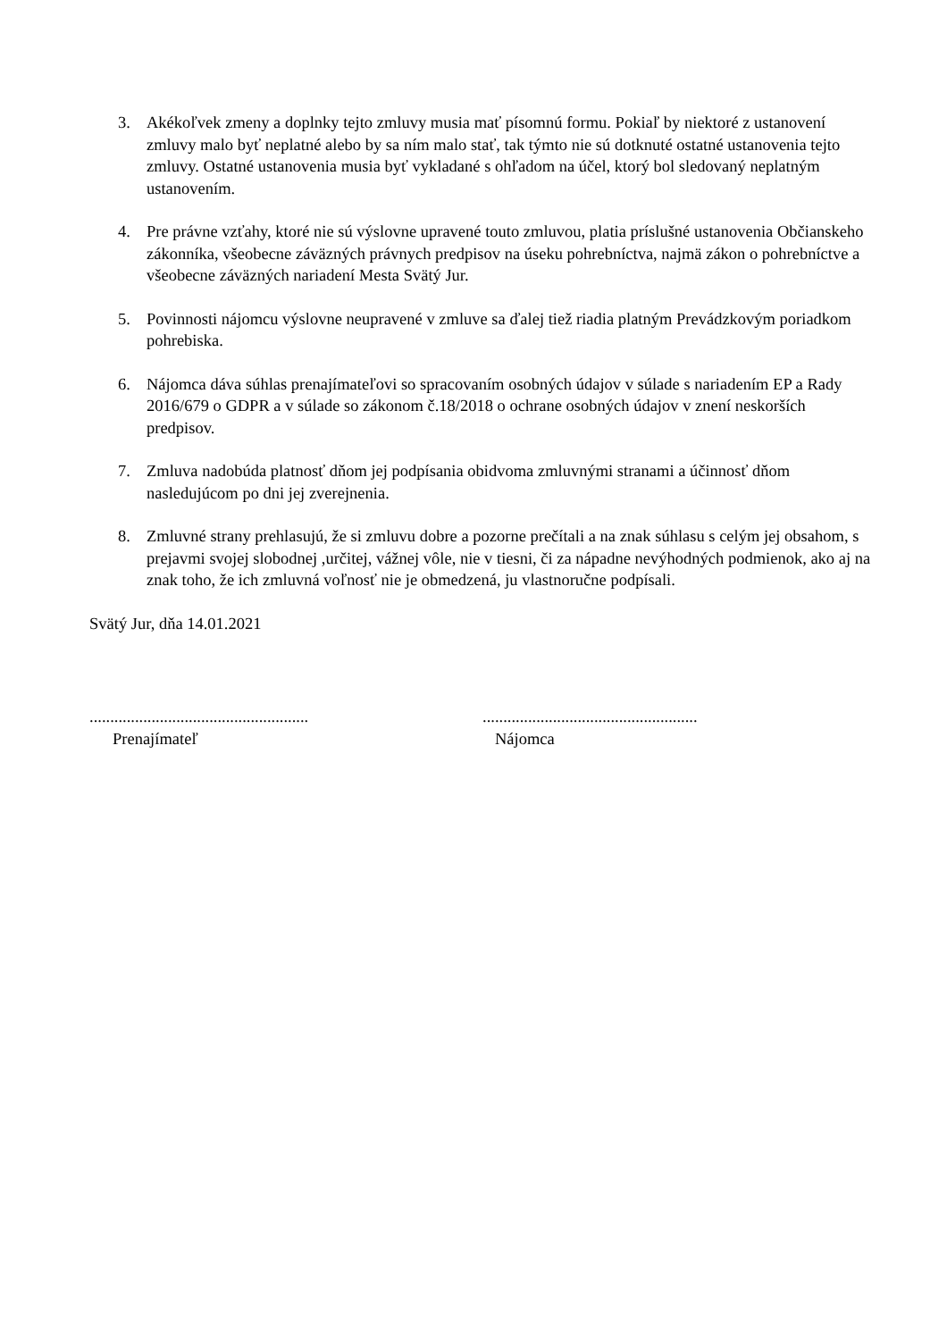3. Akékoľvek zmeny a doplnky tejto zmluvy musia mať písomnú formu. Pokiaľ by niektoré z ustanovení zmluvy malo byť neplatné alebo by sa ním malo stať, tak týmto nie sú dotknuté ostatné ustanovenia tejto zmluvy. Ostatné ustanovenia musia byť vykladané s ohľadom na účel, ktorý bol sledovaný neplatným ustanovením.
4. Pre právne vzťahy, ktoré nie sú výslovne upravené touto zmluvou, platia príslušné ustanovenia Občianskeho zákonníka, všeobecne záväzných právnych predpisov na úseku pohrebníctva, najmä zákon o pohrebníctve a všeobecne záväzných nariadení Mesta Svätý Jur.
5. Povinnosti nájomcu výslovne neupravené v zmluve sa ďalej tiež riadia platným Prevádzkovým poriadkom pohrebiska.
6. Nájomca dáva súhlas prenajímateľovi so spracovaním osobných údajov v súlade s nariadením EP a Rady 2016/679 o GDPR a v súlade so zákonom č.18/2018 o ochrane osobných údajov v znení neskorších predpisov.
7. Zmluva nadobúda platnosť dňom jej podpísania obidvoma zmluvnými stranami a účinnosť dňom nasledujúcom po dni jej zverejnenia.
8. Zmluvné strany prehlasujú, že si zmluvu dobre a pozorne prečítali a na znak súhlasu s celým jej obsahom, s prejavmi svojej slobodnej ,určitej, vážnej vôle, nie v tiesni, či za nápadne nevýhodných podmienok, ako aj na znak toho, že ich zmluvná voľnosť nie je obmedzená, ju vlastnoručne podpísali.
Svätý Jur, dňa 14.01.2021
.....................................................
Prenajímateľ
....................................................
Nájomca